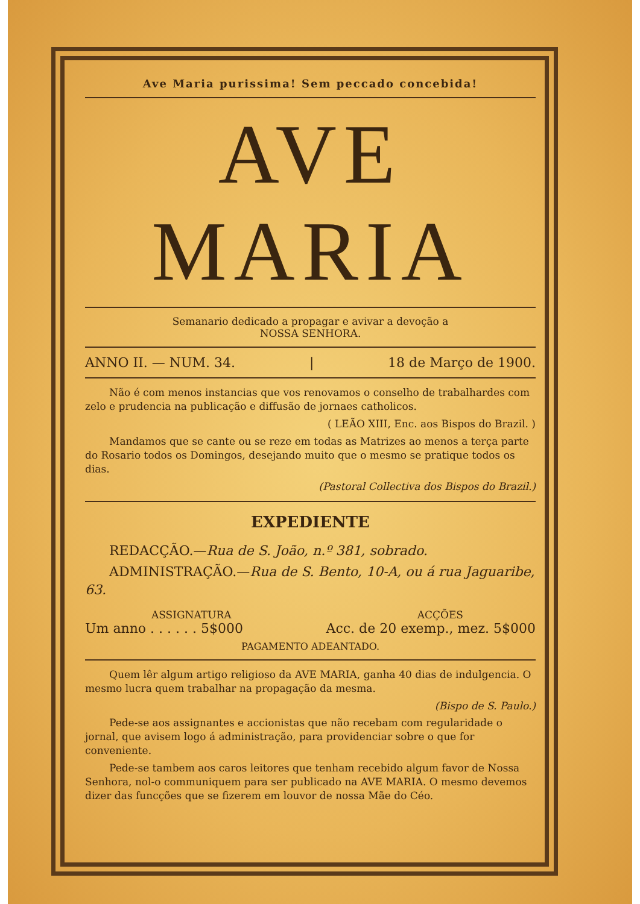Ave Maria purissima! Sem peccado concebida!
AVE MARIA
Semanario dedicado a propagar e avivar a devoção a
NOSSA SENHORA.
ANNO II. — NUM. 34. | 18 de Março de 1900.
Não é com menos instancias que vos renovamos o conselho de trabalhardes com zelo e prudencia na publicação e diffusão de jornaes catholicos.
( LEÃO XIII, Enc. aos Bispos do Brazil. )
Mandamos que se cante ou se reze em todas as Matrizes ao menos a terça parte do Rosario todos os Domingos, desejando muito que o mesmo se pratique todos os dias.
(Pastoral Collectiva dos Bispos do Brazil.)
EXPEDIENTE
REDACÇÃO.—Rua de S. João, n.º 381, sobrado.
ADMINISTRAÇÃO.—Rua de S. Bento, 10-A, ou á rua Jaguaribe, 63.
ASSIGNATURA ACÇÕES
Um anno . . . . . . 5$000 Acc. de 20 exemp., mez. 5$000
PAGAMENTO ADEANTADO.
Quem lêr algum artigo religioso da AVE MARIA, ganha 40 dias de indulgencia. O mesmo lucra quem trabalhar na propagação da mesma.
(Bispo de S. Paulo.)
Pede-se aos assignantes e accionistas que não recebam com regularidade o jornal, que avisem logo á administração, para providenciar sobre o que for conveniente.
Pede-se tambem aos caros leitores que tenham recebido algum favor de Nossa Senhora, nol-o communiquem para ser publicado na AVE MARIA. O mesmo devemos dizer das funcções que se fizerem em louvor de nossa Mãe do Céo.